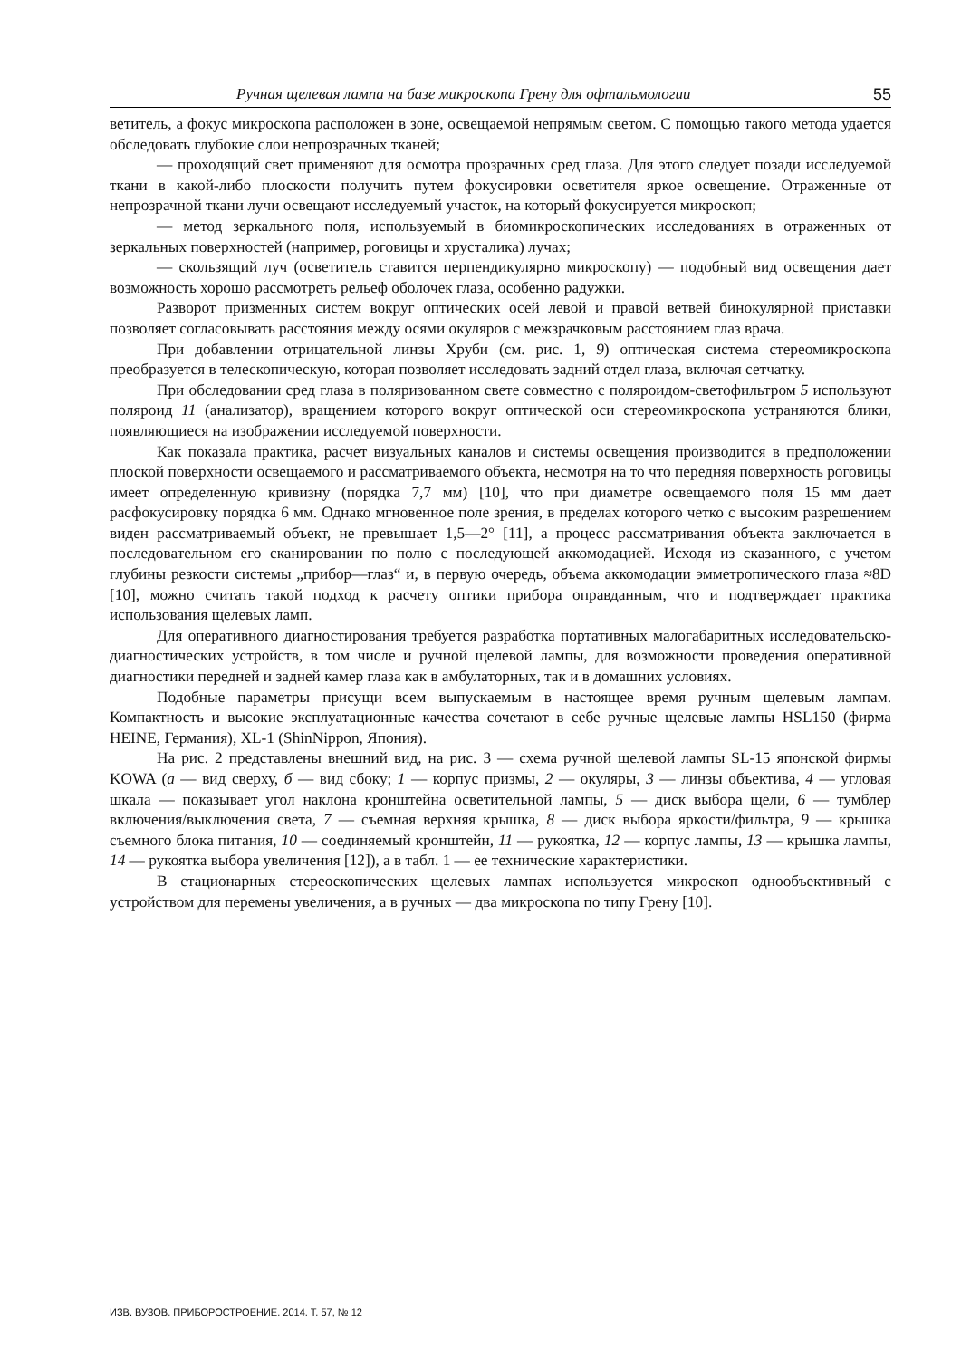Ручная щелевая лампа на базе микроскопа Грену для офтальмологии 55
ветитель, а фокус микроскопа расположен в зоне, освещаемой непрямым светом. С помощью такого метода удается обследовать глубокие слои непрозрачных тканей;
— проходящий свет применяют для осмотра прозрачных сред глаза. Для этого следует позади исследуемой ткани в какой-либо плоскости получить путем фокусировки осветителя яркое освещение. Отраженные от непрозрачной ткани лучи освещают исследуемый участок, на который фокусируется микроскоп;
— метод зеркального поля, используемый в биомикроскопических исследованиях в отраженных от зеркальных поверхностей (например, роговицы и хрусталика) лучах;
— скользящий луч (осветитель ставится перпендикулярно микроскопу) — подобный вид освещения дает возможность хорошо рассмотреть рельеф оболочек глаза, особенно радужки.
Разворот призменных систем вокруг оптических осей левой и правой ветвей бинокулярной приставки позволяет согласовывать расстояния между осями окуляров с межзрачковым расстоянием глаз врача.
При добавлении отрицательной линзы Хруби (см. рис. 1, 9) оптическая система стереомикроскопа преобразуется в телескопическую, которая позволяет исследовать задний отдел глаза, включая сетчатку.
При обследовании сред глаза в поляризованном свете совместно с поляроидом-светофильтром 5 используют поляроид 11 (анализатор), вращением которого вокруг оптической оси стереомикроскопа устраняются блики, появляющиеся на изображении исследуемой поверхности.
Как показала практика, расчет визуальных каналов и системы освещения производится в предположении плоской поверхности освещаемого и рассматриваемого объекта, несмотря на то что передняя поверхность роговицы имеет определенную кривизну (порядка 7,7 мм) [10], что при диаметре освещаемого поля 15 мм дает расфокусировку порядка 6 мм. Однако мгновенное поле зрения, в пределах которого четко с высоким разрешением виден рассматриваемый объект, не превышает 1,5—2° [11], а процесс рассматривания объекта заключается в последовательном его сканировании по полю с последующей аккомодацией. Исходя из сказанного, с учетом глубины резкости системы „прибор—глаз“ и, в первую очередь, объема аккомодации эмметропического глаза ≈8D [10], можно считать такой подход к расчету оптики прибора оправданным, что и подтверждает практика использования щелевых ламп.
Для оперативного диагностирования требуется разработка портативных малогабаритных исследовательско-диагностических устройств, в том числе и ручной щелевой лампы, для возможности проведения оперативной диагностики передней и задней камер глаза как в амбулаторных, так и в домашних условиях.
Подобные параметры присущи всем выпускаемым в настоящее время ручным щелевым лампам. Компактность и высокие эксплуатационные качества сочетают в себе ручные щелевые лампы HSL150 (фирма HEINE, Германия), XL-1 (ShinNippon, Япония).
На рис. 2 представлены внешний вид, на рис. 3 — схема ручной щелевой лампы SL-15 японской фирмы KOWA (а — вид сверху, б — вид сбоку; 1 — корпус призмы, 2 — окуляры, 3 — линзы объектива, 4 — угловая шкала — показывает угол наклона кронштейна осветительной лампы, 5 — диск выбора щели, 6 — тумблер включения/выключения света, 7 — съемная верхняя крышка, 8 — диск выбора яркости/фильтра, 9 — крышка съемного блока питания, 10 — соединяемый кронштейн, 11 — рукоятка, 12 — корпус лампы, 13 — крышка лампы, 14 — рукоятка выбора увеличения [12]), а в табл. 1 — ее технические характеристики.
В стационарных стереоскопических щелевых лампах используется микроскоп однообъективный с устройством для перемены увеличения, а в ручных — два микроскопа по типу Грену [10].
ИЗВ. ВУЗОВ. ПРИБОРОСТРОЕНИЕ. 2014. Т. 57, № 12